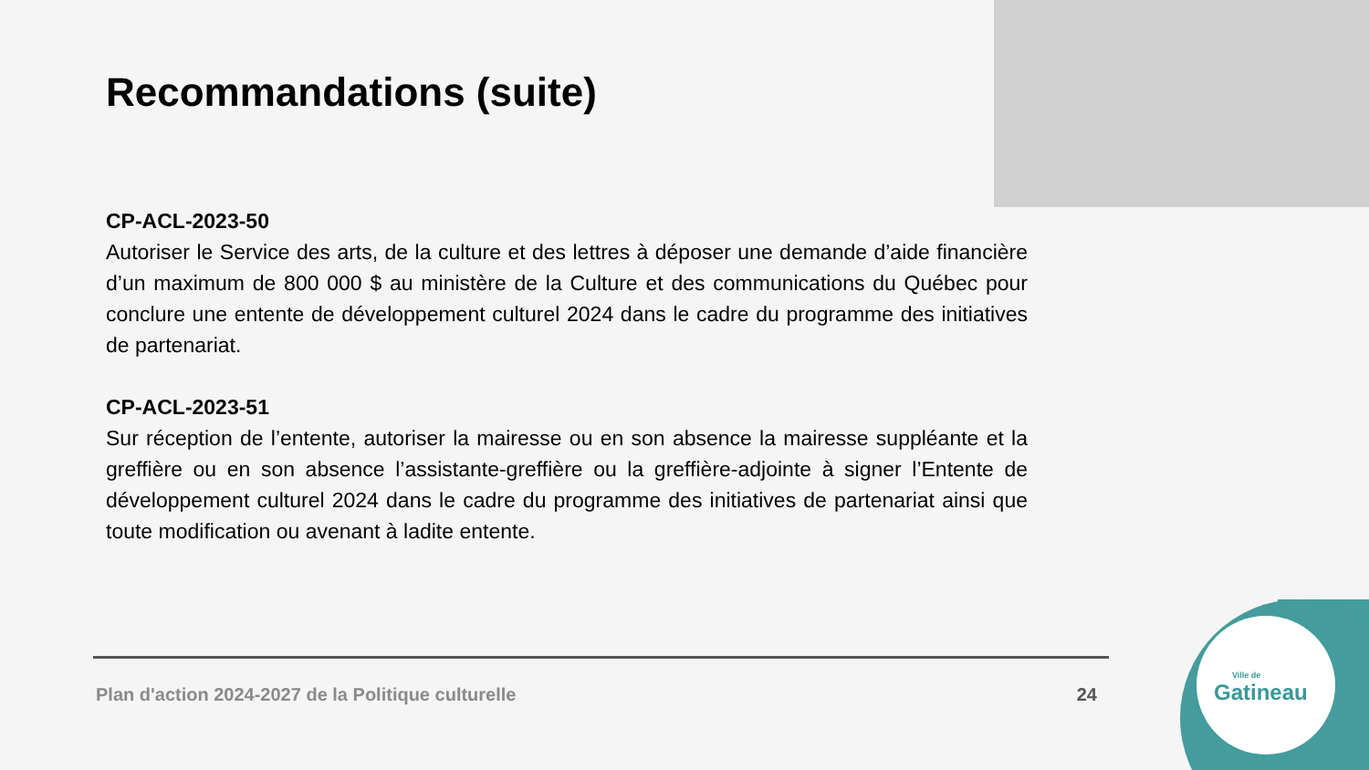Recommandations (suite)
CP-ACL-2023-50
Autoriser le Service des arts, de la culture et des lettres à déposer une demande d’aide financière d’un maximum de 800 000 $ au ministère de la Culture et des communications du Québec pour conclure une entente de développement culturel 2024 dans le cadre du programme des initiatives de partenariat.
CP-ACL-2023-51
Sur réception de l’entente, autoriser la mairesse ou en son absence la mairesse suppléante et la greffière ou en son absence l’assistante-greffière ou la greffière-adjointe à signer l’Entente de développement culturel 2024 dans le cadre du programme des initiatives de partenariat ainsi que toute modification ou avenant à ladite entente.
Plan d'action 2024-2027 de la Politique culturelle 24
Ville de
Gatineau